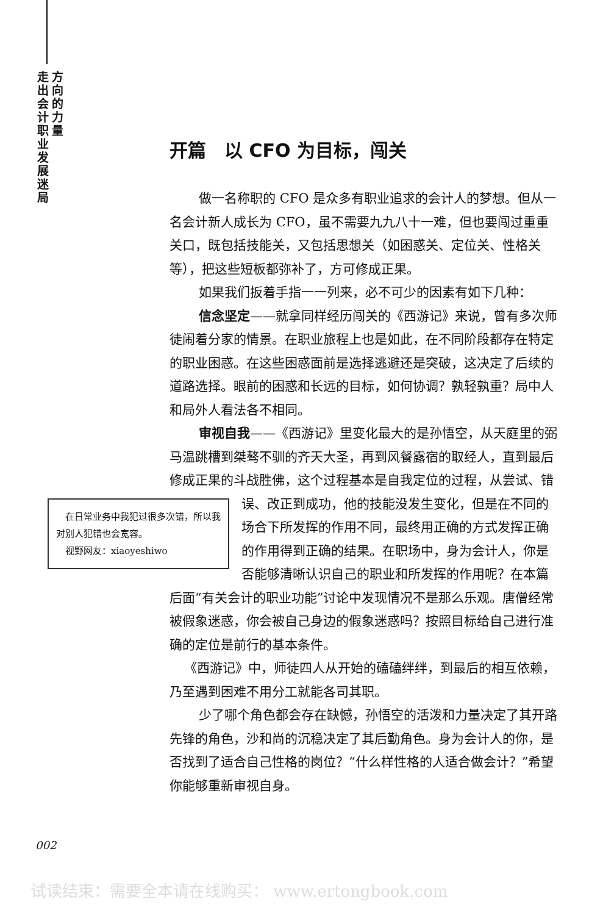走出会计职业发展迷局
方向的力量
开篇　以 CFO 为目标，闯关
做一名称职的 CFO 是众多有职业追求的会计人的梦想。但从一名会计新人成长为 CFO，虽不需要九九八十一难，但也要闯过重重关口，既包括技能关，又包括思想关（如困惑关、定位关、性格关等），把这些短板都弥补了，方可修成正果。
如果我们扳着手指一一列来，必不可少的因素有如下几种：
信念坚定——就拿同样经历闯关的《西游记》来说，曾有多次师徒闹着分家的情景。在职业旅程上也是如此，在不同阶段都存在特定的职业困惑。在这些困惑面前是选择逃避还是突破，这决定了后续的道路选择。眼前的困惑和长远的目标，如何协调？孰轻孰重？局中人和局外人看法各不相同。
审视自我——《西游记》里变化最大的是孙悟空，从天庭里的弼马温跳槽到桀骜不驯的齐天大圣，再到风餐露宿的取经人，直到最后修成正果的斗战胜佛，这个过程基本是自我定位的过程，从尝试、错误、改正到成功，他的技能没发生变化，　在日常业务中我犯过很多次错，所以我对别人犯错也会宽容。
　视野网友：xiaoyeshiwo 但是在不同的场合下所发挥的作用不同，最终用正确的方式发挥正确的作用得到正确的结果。在职场中，身为会计人，你是否能够清晰认识自己的职业和所发挥的作用呢？在本篇后面“有关会计的职业功能”讨论中发现情况不是那么乐观。唐僧经常被假象迷惑，你会被自己身边的假象迷惑吗？按照目标给自己进行准确的定位是前行的基本条件。
《西游记》中，师徒四人从开始的磕磕绊绊，到最后的相互依赖，乃至遇到困难不用分工就能各司其职。
少了哪个角色都会存在缺憾，孙悟空的活泼和力量决定了其开路先锋的角色，沙和尚的沉稳决定了其后勤角色。身为会计人的你，是否找到了适合自己性格的岗位？“什么样性格的人适合做会计？”希望你能够重新审视自身。
002
试读结束：需要全本请在线购买： www.ertongbook.com